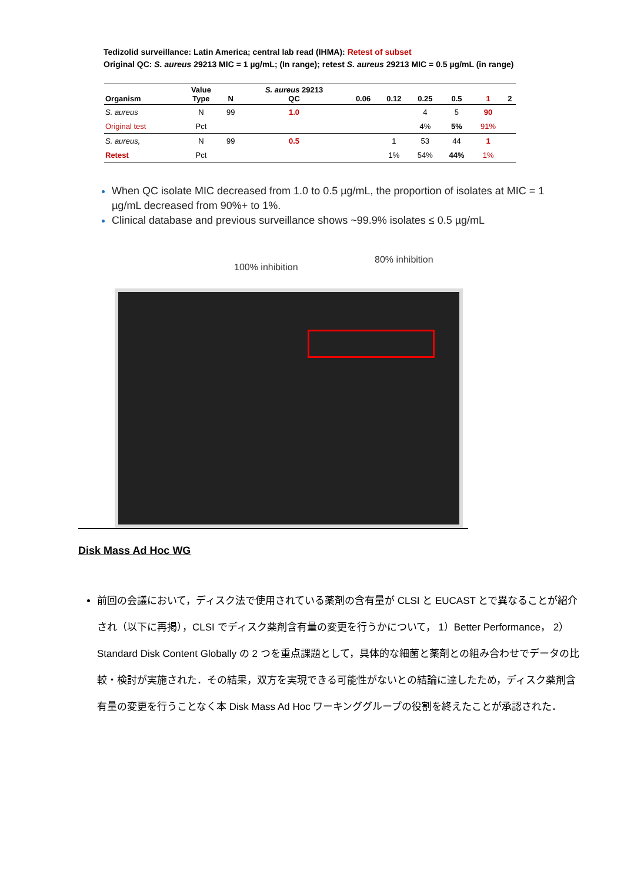Tedizolid surveillance: Latin America; central lab read (IHMA): Retest of subset
Original QC: S. aureus 29213 MIC = 1 µg/mL; (In range); retest S. aureus 29213 MIC = 0.5 µg/mL (in range)
| Organism | Value Type | N | S. aureus 29213 QC | 0.06 | 0.12 | 0.25 | 0.5 | 1 | 2 |
| --- | --- | --- | --- | --- | --- | --- | --- | --- | --- |
| S. aureus | N | 99 | 1.0 | | | 4 | 5 | 90 | |
| Original test | Pct | | | | | 4% | 5% | 91% | |
| S. aureus, | N | 99 | 0.5 | | 1 | 53 | 44 | 1 | |
| Retest | Pct | | | | 1% | 54% | 44% | 1% | |
When QC isolate MIC decreased from 1.0 to 0.5 µg/mL, the proportion of isolates at MIC = 1 µg/mL decreased from 90%+ to 1%.
Clinical database and previous surveillance shows ~99.9% isolates ≤ 0.5 µg/mL
100% inhibition
80% inhibition
Disk Mass Ad Hoc WG
前回の会議において，ディスク法で使用されている薬剤の含有量が CLSI と EUCAST とで異なることが紹介され（以下に再掲），CLSI でディスク薬剤含有量の変更を行うかについて， 1）Better Performance， 2）Standard Disk Content Globally の 2 つを重点課題として，具体的な細菌と薬剤との組み合わせでデータの比較・検討が実施された．その結果，双方を実現できる可能性がないとの結論に達したため，ディスク薬剤含有量の変更を行うことなく本 Disk Mass Ad Hoc ワーキンググループの役割を終えたことが承認された．